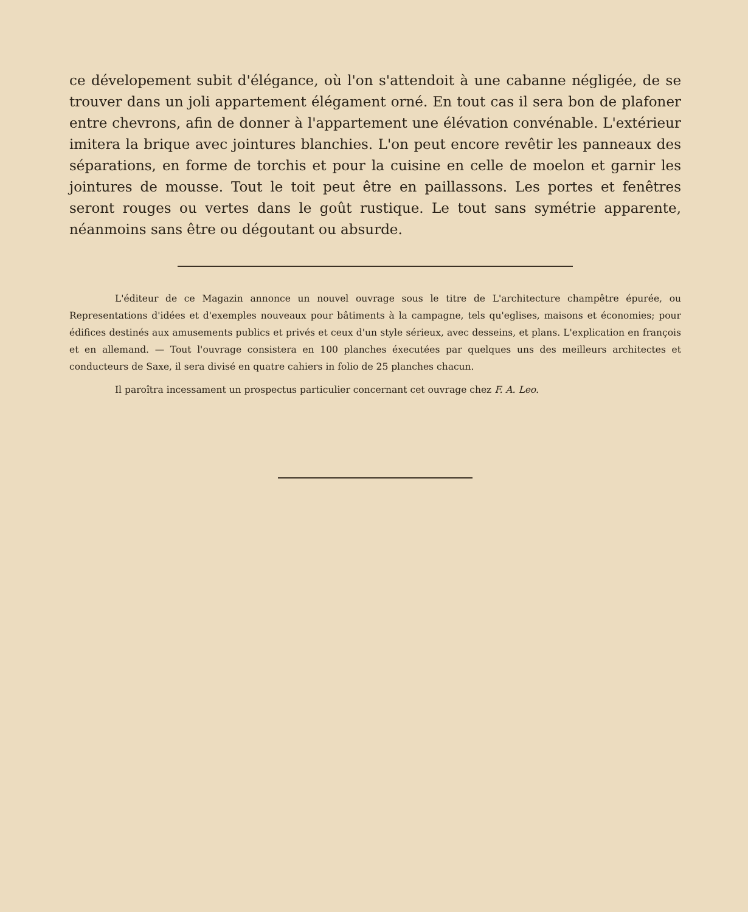ce dévelopement subit d'élégance, où l'on s'attendoit à une cabanne négligée, de se trouver dans un joli appartement élégament orné. En tout cas il sera bon de plafoner entre chevrons, afin de donner à l'appartement une élévation convénable. L'extérieur imitera la brique avec jointures blanchies. L'on peut encore revêtir les panneaux des séparations, en forme de torchis et pour la cuisine en celle de moelon et garnir les jointures de mousse. Tout le toit peut être en paillassons. Les portes et fenêtres seront rouges ou vertes dans le goût rustique. Le tout sans symétrie apparente, néanmoins sans être ou dégoutant ou absurde.
L'éditeur de ce Magazin annonce un nouvel ouvrage sous le titre de L'architecture champêtre épurée, ou Representations d'idées et d'exemples nouveaux pour bâtiments à la campagne, tels qu'eglises, maisons et économies; pour édifices destinés aux amusements publics et privés et ceux d'un style sérieux, avec desseins, et plans. L'explication en françois et en allemand. — Tout l'ouvrage consistera en 100 planches éxecutées par quelques uns des meilleurs architectes et conducteurs de Saxe, il sera divisé en quatre cahiers in folio de 25 planches chacun.
Il paroîtra incessament un prospectus particulier concernant cet ouvrage chez F. A. Leo.